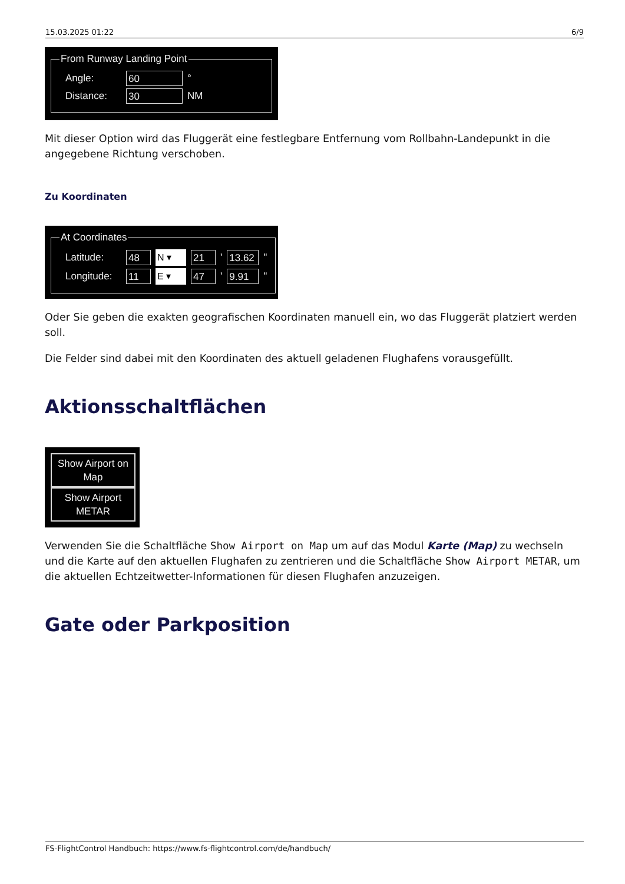15.03.2025 01:22 6/9
From Runway Landing Point
Angle: 60 °
Distance: 30 NM
Mit dieser Option wird das Fluggerät eine festlegbare Entfernung vom Rollbahn-Landepunkt in die angegebene Richtung verschoben.
Zu Koordinaten
At Coordinates
Latitude: 48 N ▾ 21 ' 13.62 "
Longitude: 11 E ▾ 47 ' 9.91 "
Oder Sie geben die exakten geografischen Koordinaten manuell ein, wo das Fluggerät platziert werden soll.
Die Felder sind dabei mit den Koordinaten des aktuell geladenen Flughafens vorausgefüllt.
Aktionsschaltflächen
Show Airport on Map
Show Airport METAR
Verwenden Sie die Schaltfläche Show Airport on Map um auf das Modul Karte (Map) zu wechseln und die Karte auf den aktuellen Flughafen zu zentrieren und die Schaltfläche Show Airport METAR, um die aktuellen Echtzeitwetter-Informationen für diesen Flughafen anzuzeigen.
Gate oder Parkposition
FS-FlightControl Handbuch: https://www.fs-flightcontrol.com/de/handbuch/